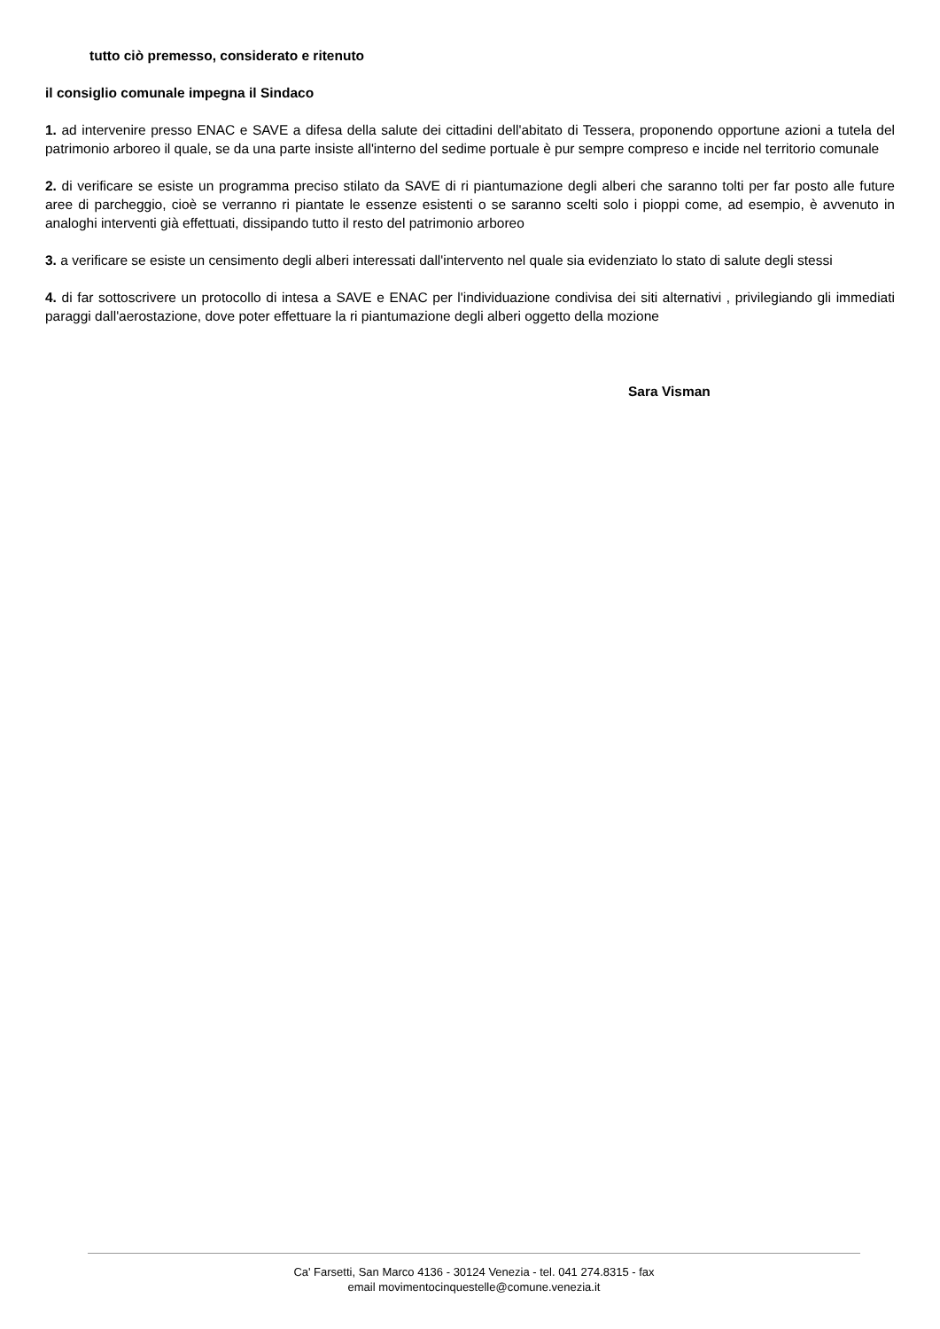tutto ciò premesso, considerato e ritenuto
il consiglio comunale impegna il Sindaco
1. ad intervenire presso ENAC e SAVE a difesa della salute dei cittadini dell'abitato di Tessera, proponendo opportune azioni a tutela del patrimonio arboreo il quale, se da una parte insiste all'interno del sedime portuale è pur sempre compreso e incide nel territorio comunale
2. di verificare se esiste un programma preciso stilato da SAVE di ri piantumazione degli alberi che saranno tolti per far posto alle future aree di parcheggio, cioè se verranno ri piantate le essenze esistenti o se saranno scelti solo i pioppi come, ad esempio, è avvenuto in analoghi interventi già effettuati, dissipando tutto il resto del patrimonio arboreo
3. a verificare se esiste un censimento degli alberi interessati dall'intervento nel quale sia evidenziato lo stato di salute degli stessi
4. di far sottoscrivere un protocollo di intesa a SAVE e ENAC per l'individuazione condivisa dei siti alternativi , privilegiando gli immediati paraggi dall'aerostazione, dove poter effettuare la ri piantumazione degli alberi oggetto della mozione
Sara Visman
Ca' Farsetti, San Marco 4136 - 30124 Venezia - tel. 041 274.8315 - fax
email movimentocinquestelle@comune.venezia.it